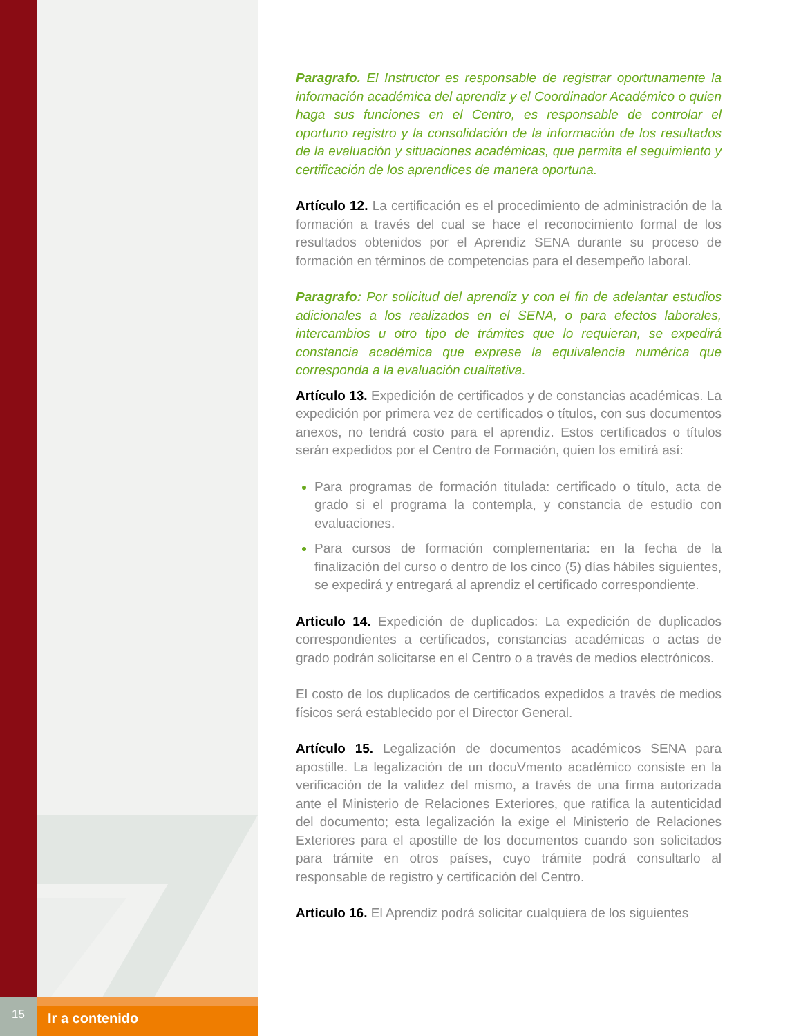Paragrafo. El Instructor es responsable de registrar oportunamente la información académica del aprendiz y el Coordinador Académico o quien haga sus funciones en el Centro, es responsable de controlar el oportuno registro y la consolidación de la información de los resultados de la evaluación y situaciones académicas, que permita el seguimiento y certificación de los aprendices de manera oportuna.
Artículo 12. La certificación es el procedimiento de administración de la formación a través del cual se hace el reconocimiento formal de los resultados obtenidos por el Aprendiz SENA durante su proceso de formación en términos de competencias para el desempeño laboral.
Paragrafo: Por solicitud del aprendiz y con el fin de adelantar estudios adicionales a los realizados en el SENA, o para efectos laborales, intercambios u otro tipo de trámites que lo requieran, se expedirá constancia académica que exprese la equivalencia numérica que corresponda a la evaluación cualitativa.
Artículo 13. Expedición de certificados y de constancias académicas. La expedición por primera vez de certificados o títulos, con sus documentos anexos, no tendrá costo para el aprendiz. Estos certificados o títulos serán expedidos por el Centro de Formación, quien los emitirá así:
Para programas de formación titulada: certificado o título, acta de grado si el programa la contempla, y constancia de estudio con evaluaciones.
Para cursos de formación complementaria: en la fecha de la finalización del curso o dentro de los cinco (5) días hábiles siguientes, se expedirá y entregará al aprendiz el certificado correspondiente.
Articulo 14. Expedición de duplicados: La expedición de duplicados correspondientes a certificados, constancias académicas o actas de grado podrán solicitarse en el Centro o a través de medios electrónicos.
El costo de los duplicados de certificados expedidos a través de medios físicos será establecido por el Director General.
Artículo 15. Legalización de documentos académicos SENA para apostille. La legalización de un docuVmento académico consiste en la verificación de la validez del mismo, a través de una firma autorizada ante el Ministerio de Relaciones Exteriores, que ratifica la autenticidad del documento; esta legalización la exige el Ministerio de Relaciones Exteriores para el apostille de los documentos cuando son solicitados para trámite en otros países, cuyo trámite podrá consultarlo al responsable de registro y certificación del Centro.
Articulo 16. El Aprendiz podrá solicitar cualquiera de los siguientes
15
Ir a contenido